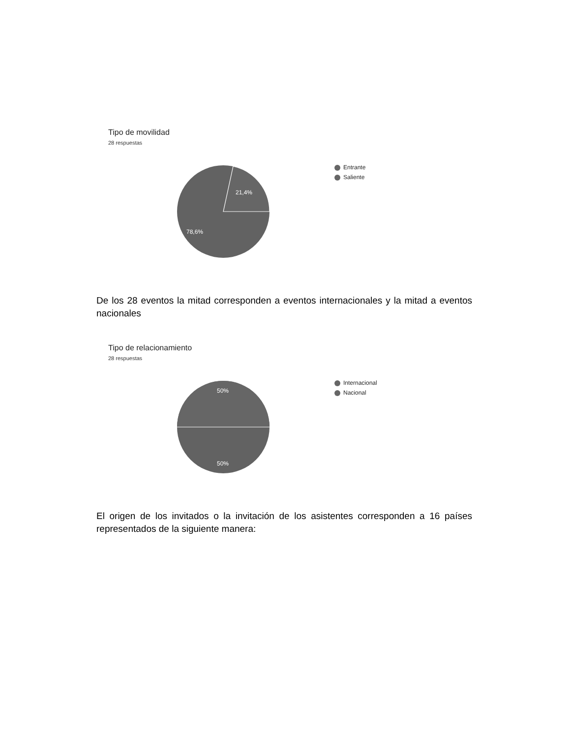Tipo de movilidad
28 respuestas
21,4%
78,6%
Entrante
Saliente
De los 28 eventos la mitad corresponden a eventos internacionales y la mitad a eventos nacionales
Tipo de relacionamiento
28 respuestas
50%
50%
Internacional
Nacional
El origen de los invitados o la invitación de los asistentes corresponden a 16 países representados de la siguiente manera: